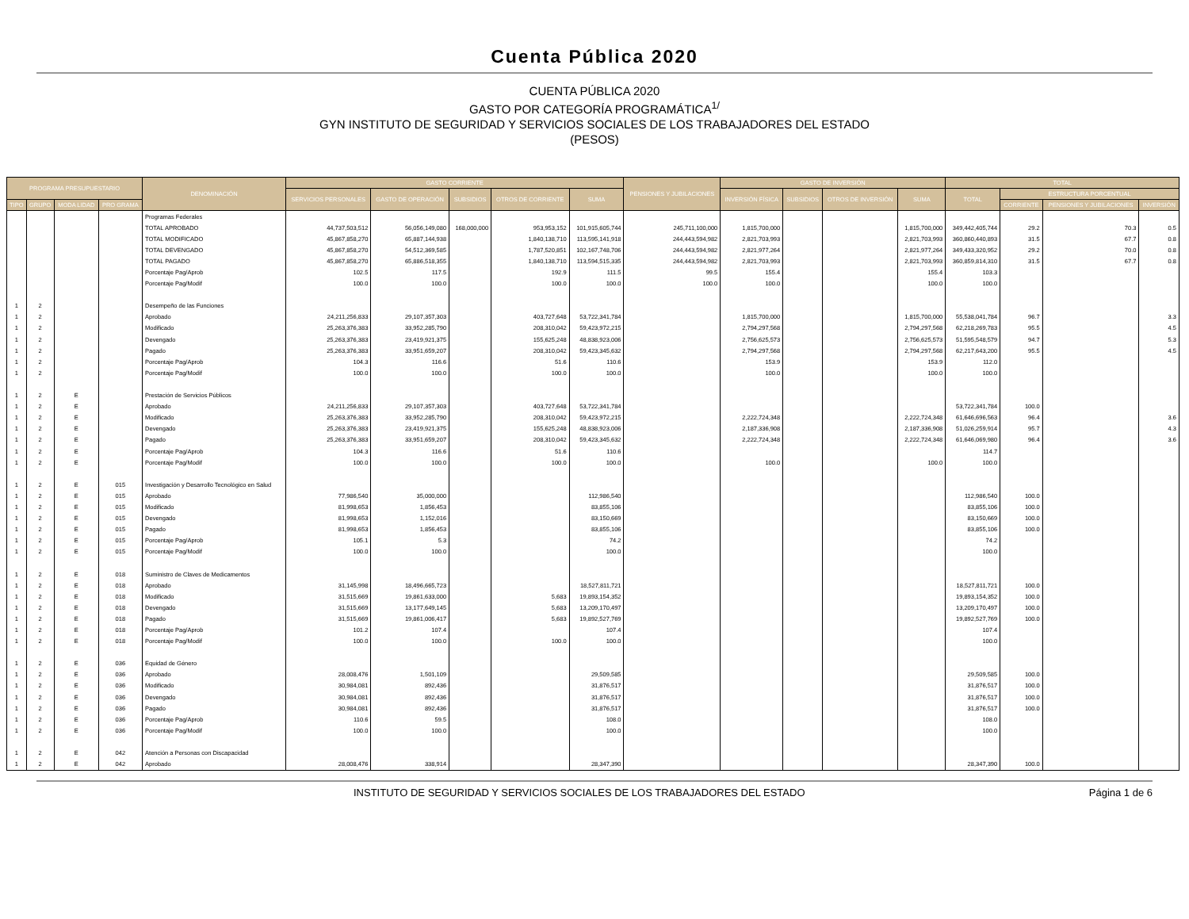Cuenta Pública 2020
CUENTA PÚBLICA 2020
GASTO POR CATEGORÍA PROGRAMÁTICA<sup>1/</sup>
GYN INSTITUTO DE SEGURIDAD Y SERVICIOS SOCIALES DE LOS TRABAJADORES DEL ESTADO
(PESOS)
| PROGRAMA PRESUPUESTARIO | | | | DENOMINACIÓN | GASTO CORRIENTE | | | | | PENSIONES Y JUBILACIONES | GASTO DE INVERSIÓN | | | | TOTAL | | | |
| --- | --- | --- | --- | --- | --- | --- | --- | --- | --- | --- | --- | --- | --- | --- | --- | --- | --- | --- |
| | | | | | SERVICIOS PERSONALES | GASTO DE OPERACIÓN | SUBSIDIOS | OTROS DE CORRIENTE | SUMA | | INVERSIÓN FÍSICA | SUBSIDIOS | OTROS DE INVERSIÓN | SUMA | TOTAL | ESTRUCTURA PORCENTUAL | | |
| TIPO | GRUPO | MODA LIDAD | PRO GRAMA | | | | | | | | | | | | | CORRIENTE | PENSIONES Y JUBILACIONES | INVERSIÓN |
| | | | | Programas Federales | | | | | | | | | | | | | | |
| | | | | TOTAL APROBADO | 44,737,503,512 | 56,056,149,080 | 168,000,000 | 953,953,152 | 101,915,605,744 | 245,711,100,000 | 1,815,700,000 | | | 1,815,700,000 | 349,442,405,744 | 29.2 | 70.3 | 0.5 |
| | | | | TOTAL MODIFICADO | 45,867,858,270 | 65,887,144,938 | | 1,840,138,710 | 113,595,141,918 | 244,443,594,982 | 2,821,703,993 | | | 2,821,703,993 | 360,860,440,893 | 31.5 | 67.7 | 0.8 |
| | | | | TOTAL DEVENGADO | 45,867,858,270 | 54,512,369,585 | | 1,787,520,851 | 102,167,748,706 | 244,443,594,982 | 2,821,977,264 | | | 2,821,977,264 | 349,433,320,952 | 29.2 | 70.0 | 0.8 |
| | | | | TOTAL PAGADO | 45,867,858,270 | 65,886,518,355 | | 1,840,138,710 | 113,594,515,335 | 244,443,594,982 | 2,821,703,993 | | | 2,821,703,993 | 360,859,814,310 | 31.5 | 67.7 | 0.8 |
| | | | | Porcentaje Pag/Aprob | 102.5 | 117.5 | | 192.9 | 111.5 | 99.5 | 155.4 | | | 155.4 | 103.3 | | | |
| | | | | Porcentaje Pag/Modif | 100.0 | 100.0 | | 100.0 | 100.0 | 100.0 | 100.0 | | | 100.0 | 100.0 | | | |
| 1 | 2 | | | Desempeño de las Funciones | | | | | | | | | | | | | | |
| 1 | 2 | | | Aprobado | 24,211,256,833 | 29,107,357,303 | | 403,727,648 | 53,722,341,784 | | 1,815,700,000 | | | 1,815,700,000 | 55,538,041,784 | 96.7 | | 3.3 |
| 1 | 2 | | | Modificado | 25,263,376,383 | 33,952,285,790 | | 208,310,042 | 59,423,972,215 | | 2,794,297,568 | | | 2,794,297,568 | 62,218,269,783 | 95.5 | | 4.5 |
| 1 | 2 | | | Devengado | 25,263,376,383 | 23,419,921,375 | | 155,625,248 | 48,838,923,006 | | 2,756,625,573 | | | 2,756,625,573 | 51,595,548,579 | 94.7 | | 5.3 |
| 1 | 2 | | | Pagado | 25,263,376,383 | 33,951,659,207 | | 208,310,042 | 59,423,345,632 | | 2,794,297,568 | | | 2,794,297,568 | 62,217,643,200 | 95.5 | | 4.5 |
| 1 | 2 | | | Porcentaje Pag/Aprob | 104.3 | 116.6 | | 51.6 | 110.6 | | 153.9 | | | 153.9 | 112.0 | | | |
| 1 | 2 | | | Porcentaje Pag/Modif | 100.0 | 100.0 | | 100.0 | 100.0 | | 100.0 | | | 100.0 | 100.0 | | | |
| 1 | 2 | E | | Prestación de Servicios Públicos | | | | | | | | | | | | | | |
| 1 | 2 | E | | Aprobado | 24,211,256,833 | 29,107,357,303 | | 403,727,648 | 53,722,341,784 | | | | | | 53,722,341,784 | 100.0 | | |
| 1 | 2 | E | | Modificado | 25,263,376,383 | 33,952,285,790 | | 208,310,042 | 59,423,972,215 | | 2,222,724,348 | | | 2,222,724,348 | 61,646,696,563 | 96.4 | | 3.6 |
| 1 | 2 | E | | Devengado | 25,263,376,383 | 23,419,921,375 | | 155,625,248 | 48,838,923,006 | | 2,187,336,908 | | | 2,187,336,908 | 51,026,259,914 | 95.7 | | 4.3 |
| 1 | 2 | E | | Pagado | 25,263,376,383 | 33,951,659,207 | | 208,310,042 | 59,423,345,632 | | 2,222,724,348 | | | 2,222,724,348 | 61,646,069,980 | 96.4 | | 3.6 |
| 1 | 2 | E | | Porcentaje Pag/Aprob | 104.3 | 116.6 | | 51.6 | 110.6 | | | | | | 114.7 | | | |
| 1 | 2 | E | | Porcentaje Pag/Modif | 100.0 | 100.0 | | 100.0 | 100.0 | | 100.0 | | | 100.0 | 100.0 | | | |
| 1 | 2 | E | 015 | Investigación y Desarrollo Tecnológico en Salud | | | | | | | | | | | | | | |
| 1 | 2 | E | 015 | Aprobado | 77,986,540 | 35,000,000 | | | 112,986,540 | | | | | | 112,986,540 | 100.0 | | |
| 1 | 2 | E | 015 | Modificado | 81,998,653 | 1,856,453 | | | 83,855,106 | | | | | | 83,855,106 | 100.0 | | |
| 1 | 2 | E | 015 | Devengado | 81,998,653 | 1,152,016 | | | 83,150,669 | | | | | | 83,150,669 | 100.0 | | |
| 1 | 2 | E | 015 | Pagado | 81,998,653 | 1,856,453 | | | 83,855,106 | | | | | | 83,855,106 | 100.0 | | |
| 1 | 2 | E | 015 | Porcentaje Pag/Aprob | 105.1 | 5.3 | | | 74.2 | | | | | | 74.2 | | | |
| 1 | 2 | E | 015 | Porcentaje Pag/Modif | 100.0 | 100.0 | | | 100.0 | | | | | | 100.0 | | | |
| 1 | 2 | E | 018 | Suministro de Claves de Medicamentos | | | | | | | | | | | | | | |
| 1 | 2 | E | 018 | Aprobado | 31,145,998 | 18,496,665,723 | | | 18,527,811,721 | | | | | | 18,527,811,721 | 100.0 | | |
| 1 | 2 | E | 018 | Modificado | 31,515,669 | 19,861,633,000 | | 5,683 | 19,893,154,352 | | | | | | 19,893,154,352 | 100.0 | | |
| 1 | 2 | E | 018 | Devengado | 31,515,669 | 13,177,649,145 | | 5,683 | 13,209,170,497 | | | | | | 13,209,170,497 | 100.0 | | |
| 1 | 2 | E | 018 | Pagado | 31,515,669 | 19,861,006,417 | | 5,683 | 19,892,527,769 | | | | | | 19,892,527,769 | 100.0 | | |
| 1 | 2 | E | 018 | Porcentaje Pag/Aprob | 101.2 | 107.4 | | | 107.4 | | | | | | 107.4 | | | |
| 1 | 2 | E | 018 | Porcentaje Pag/Modif | 100.0 | 100.0 | | 100.0 | 100.0 | | | | | | 100.0 | | | |
| 1 | 2 | E | 036 | Equidad de Género | | | | | | | | | | | | | | |
| 1 | 2 | E | 036 | Aprobado | 28,008,476 | 1,501,109 | | | 29,509,585 | | | | | | 29,509,585 | 100.0 | | |
| 1 | 2 | E | 036 | Modificado | 30,984,081 | 892,436 | | | 31,876,517 | | | | | | 31,876,517 | 100.0 | | |
| 1 | 2 | E | 036 | Devengado | 30,984,081 | 892,436 | | | 31,876,517 | | | | | | 31,876,517 | 100.0 | | |
| 1 | 2 | E | 036 | Pagado | 30,984,081 | 892,436 | | | 31,876,517 | | | | | | 31,876,517 | 100.0 | | |
| 1 | 2 | E | 036 | Porcentaje Pag/Aprob | 110.6 | 59.5 | | | 108.0 | | | | | | 108.0 | | | |
| 1 | 2 | E | 036 | Porcentaje Pag/Modif | 100.0 | 100.0 | | | 100.0 | | | | | | 100.0 | | | |
| 1 | 2 | E | 042 | Atención a Personas con Discapacidad | | | | | | | | | | | | | | |
| 1 | 2 | E | 042 | Aprobado | 28,008,476 | 338,914 | | | 28,347,390 | | | | | | 28,347,390 | 100.0 | | |
INSTITUTO DE SEGURIDAD Y SERVICIOS SOCIALES DE LOS TRABAJADORES DEL ESTADO Página 1 de 6